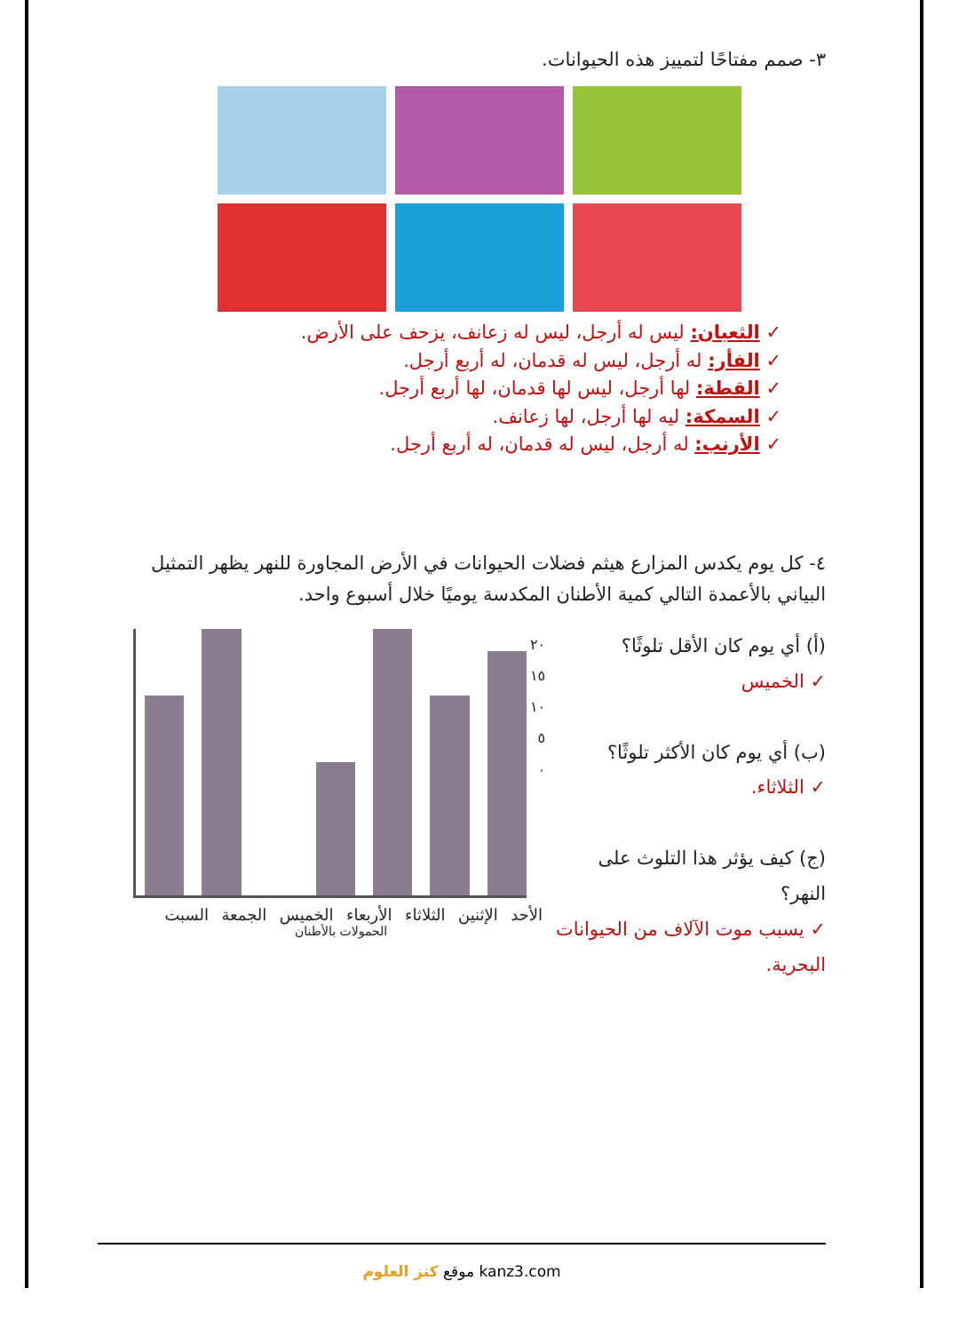٣- صمم مفتاحًا لتمييز هذه الحيوانات.
✓ الثعبان: ليس له أرجل، ليس له زعانف، يزحف على الأرض.
✓ الفأر: له أرجل، ليس له قدمان، له أربع أرجل.
✓ القطة: لها أرجل، ليس لها قدمان، لها أربع أرجل.
✓ السمكة: ليه لها أرجل، لها زعانف.
✓ الأرنب: له أرجل، ليس له قدمان، له أربع أرجل.
٤- كل يوم يكدس المزارع هيثم فضلات الحيوانات في الأرض المجاورة للنهر يظهر التمثيل البياني بالأعمدة التالي كمية الأطنان المكدسة يوميًا خلال أسبوع واحد.
(أ) أي يوم كان الأقل تلوثًا؟
✓ الخميس
(ب) أي يوم كان الأكثر تلوثًا؟
✓ الثلاثاء.
(ج) كيف يؤثر هذا التلوث على النهر؟
✓ يسبب موت الآلاف من الحيوانات البحرية.
٢٠
١٥
١٠
٥
٠
الأحد الإثنين الثلاثاء الأربعاء الخميس الجمعة السبت
الحمولات بالأطنان
موقع كنز العلوم kanz3.com